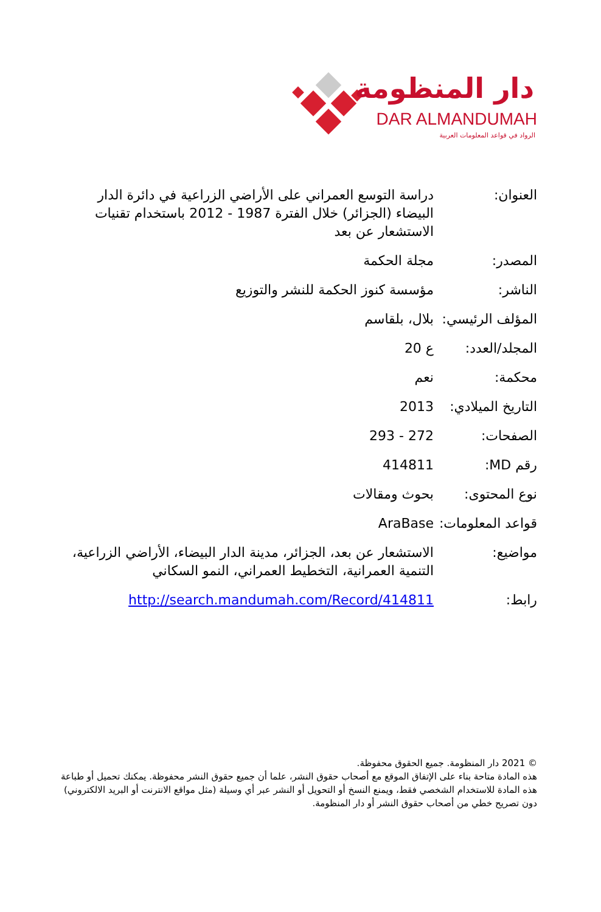دار المنظومة
DAR ALMANDUMAH
الرواد في قواعد المعلومات العربية
| العنوان: | دراسة التوسع العمراني على الأراضي الزراعية في دائرة الدار البيضاء (الجزائر) خلال الفترة 1987 - 2012 باستخدام تقنيات الاستشعار عن بعد |
| المصدر: | مجلة الحكمة |
| الناشر: | مؤسسة كنوز الحكمة للنشر والتوزيع |
| المؤلف الرئيسي: | بلال، بلقاسم |
| المجلد/العدد: | ع 20 |
| محكمة: | نعم |
| التاريخ الميلادي: | 2013 |
| الصفحات: | 272 - 293 |
| رقم MD: | 414811 |
| نوع المحتوى: | بحوث ومقالات |
| قواعد المعلومات: | AraBase |
| مواضيع: | الاستشعار عن بعد، الجزائر، مدينة الدار البيضاء، الأراضي الزراعية، التنمية العمرانية، التخطيط العمراني، النمو السكاني |
| رابط: | http://search.mandumah.com/Record/414811 |
© 2021 دار المنظومة. جميع الحقوق محفوظة.
هذه المادة متاحة بناء على الإتفاق الموقع مع أصحاب حقوق النشر، علما أن جميع حقوق النشر محفوظة. يمكنك تحميل أو طباعة هذه المادة للاستخدام الشخصي فقط، ويمنع النسخ أو التحويل أو النشر عبر أي وسيلة (مثل مواقع الانترنت أو البريد الالكتروني) دون تصريح خطي من أصحاب حقوق النشر أو دار المنظومة.